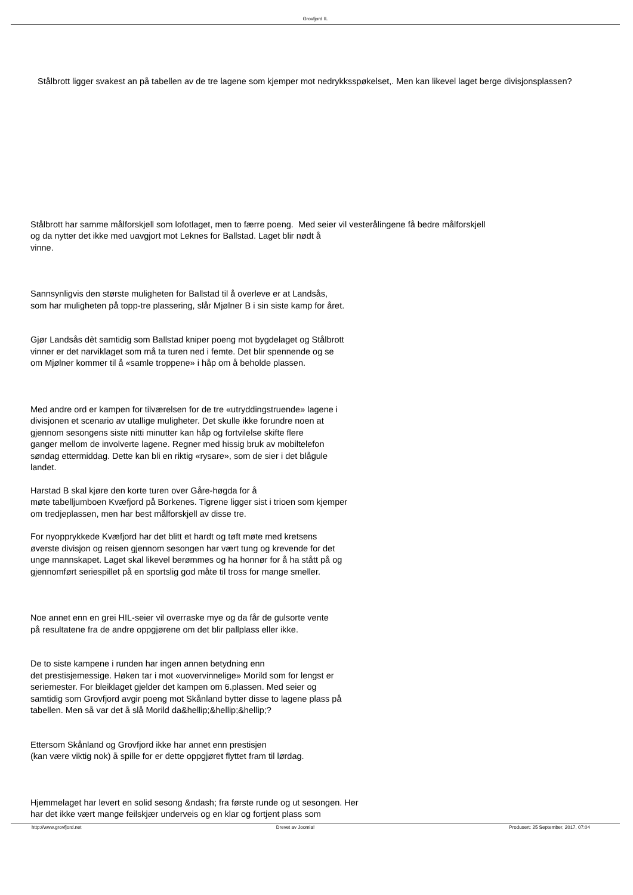Grovfjord IL
Stålbrott ligger svakest an på tabellen av de tre lagene som kjemper mot nedrykksspøkelset,. Men kan likevel laget berge divisjonsplassen?
Stålbrott har samme målforskjell som lofotlaget, men to færre poeng. Med seier vil vesterålingene få bedre målforskjell
og da nytter det ikke med uavgjort mot Leknes for Ballstad. Laget blir nødt å
vinne.
Sannsynligvis den største muligheten for Ballstad til å overleve er at Landsås,
som har muligheten på topp-tre plassering, slår Mjølner B i sin siste kamp for året.
Gjør Landsås dèt samtidig som Ballstad kniper poeng mot bygdelaget og Stålbrott
vinner er det narviklaget som må ta turen ned i femte. Det blir spennende og se
om Mjølner kommer til å «samle troppene» i håp om å beholde plassen.
Med andre ord er kampen for tilværelsen for de tre «utryddingstruende» lagene i
divisjonen et scenario av utallige muligheter. Det skulle ikke forundre noen at
gjennom sesongens siste nitti minutter kan håp og fortvilelse skifte flere
ganger mellom de involverte lagene. Regner med hissig bruk av mobiltelefon
søndag ettermiddag. Dette kan bli en riktig «rysare», som de sier i det blågule
landet.
Harstad B skal kjøre den korte turen over Gåre-høgda for å
møte tabelljumboen Kvæfjord på Borkenes. Tigrene ligger sist i trioen som kjemper
om tredjeplassen, men har best målforskjell av disse tre.
For nyopprykkede Kvæfjord har det blitt et hardt og tøft møte med kretsens
øverste divisjon og reisen gjennom sesongen har vært tung og krevende for det
unge mannskapet. Laget skal likevel berømmes og ha honnør for å ha stått på og
gjennomført seriespillet på en sportslig god måte til tross for mange smeller.
Noe annet enn en grei HIL-seier vil overraske mye og da får de gulsorte vente
på resultatene fra de andre oppgjørene om det blir pallplass eller ikke.
De to siste kampene i runden har ingen annen betydning enn
det prestisjemessige. Høken tar i mot «uovervinnelige» Morild som for lengst er
seriemester. For bleiklaget gjelder det kampen om 6.plassen. Med seier og
samtidig som Grovfjord avgir poeng mot Skånland bytter disse to lagene plass på
tabellen. Men så var det å slå Morild da&hellip;&hellip;&hellip;?
Ettersom Skånland og Grovfjord ikke har annet enn prestisjen
(kan være viktig nok) å spille for er dette oppgjøret flyttet fram til lørdag.
Hjemmelaget har levert en solid sesong &ndash; fra første runde og ut sesongen. Her
har det ikke vært mange feilskjær underveis og en klar og fortjent plass som
http://www.grovfjord.net Drevet av Joomla! Produsert: 25 September, 2017, 07:04